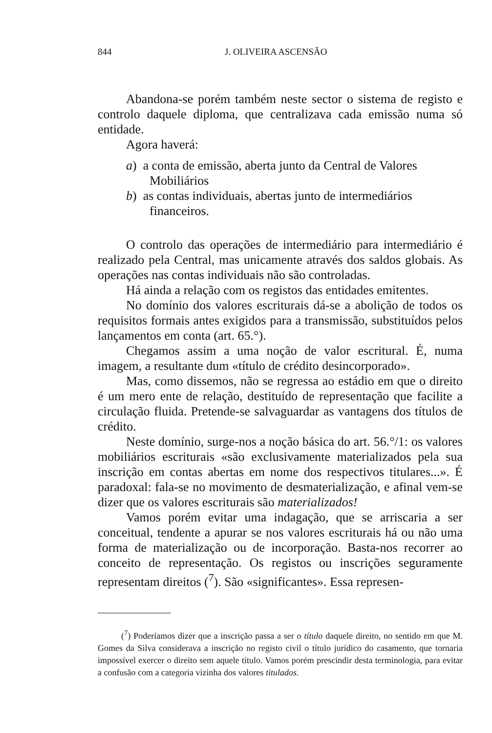844 J. OLIVEIRA ASCENSÃO
Abandona-se porém também neste sector o sistema de registo e controlo daquele diploma, que centralizava cada emissão numa só entidade.
Agora haverá:
a) a conta de emissão, aberta junto da Central de Valores Mobiliários
b) as contas individuais, abertas junto de intermediários financeiros.
O controlo das operações de intermediário para intermediário é realizado pela Central, mas unicamente através dos saldos globais. As operações nas contas individuais não são controladas.
Há ainda a relação com os registos das entidades emitentes.
No domínio dos valores escriturais dá-se a abolição de todos os requisitos formais antes exigidos para a transmissão, substituídos pelos lançamentos em conta (art. 65.°).
Chegamos assim a uma noção de valor escritural. É, numa imagem, a resultante dum «título de crédito desincorporado».
Mas, como dissemos, não se regressa ao estádio em que o direito é um mero ente de relação, destituído de representação que facilite a circulação fluida. Pretende-se salvaguardar as vantagens dos títulos de crédito.
Neste domínio, surge-nos a noção básica do art. 56.°/1: os valores mobiliários escriturais «são exclusivamente materializados pela sua inscrição em contas abertas em nome dos respectivos titulares...». É paradoxal: fala-se no movimento de desmaterialização, e afinal vem-se dizer que os valores escriturais são materializados!
Vamos porém evitar uma indagação, que se arriscaria a ser conceitual, tendente a apurar se nos valores escriturais há ou não uma forma de materialização ou de incorporação. Basta-nos recorrer ao conceito de representação. Os registos ou inscrições seguramente representam direitos (<sup>7</sup>). São «significantes». Essa represen-
(<sup>7</sup>) Poderíamos dizer que a inscrição passa a ser o título daquele direito, no sentido em que M. Gomes da Silva considerava a inscrição no registo civil o título jurídico do casamento, que tornaria impossível exercer o direito sem aquele título. Vamos porém prescindir desta terminologia, para evitar a confusão com a categoria vizinha dos valores titulados.